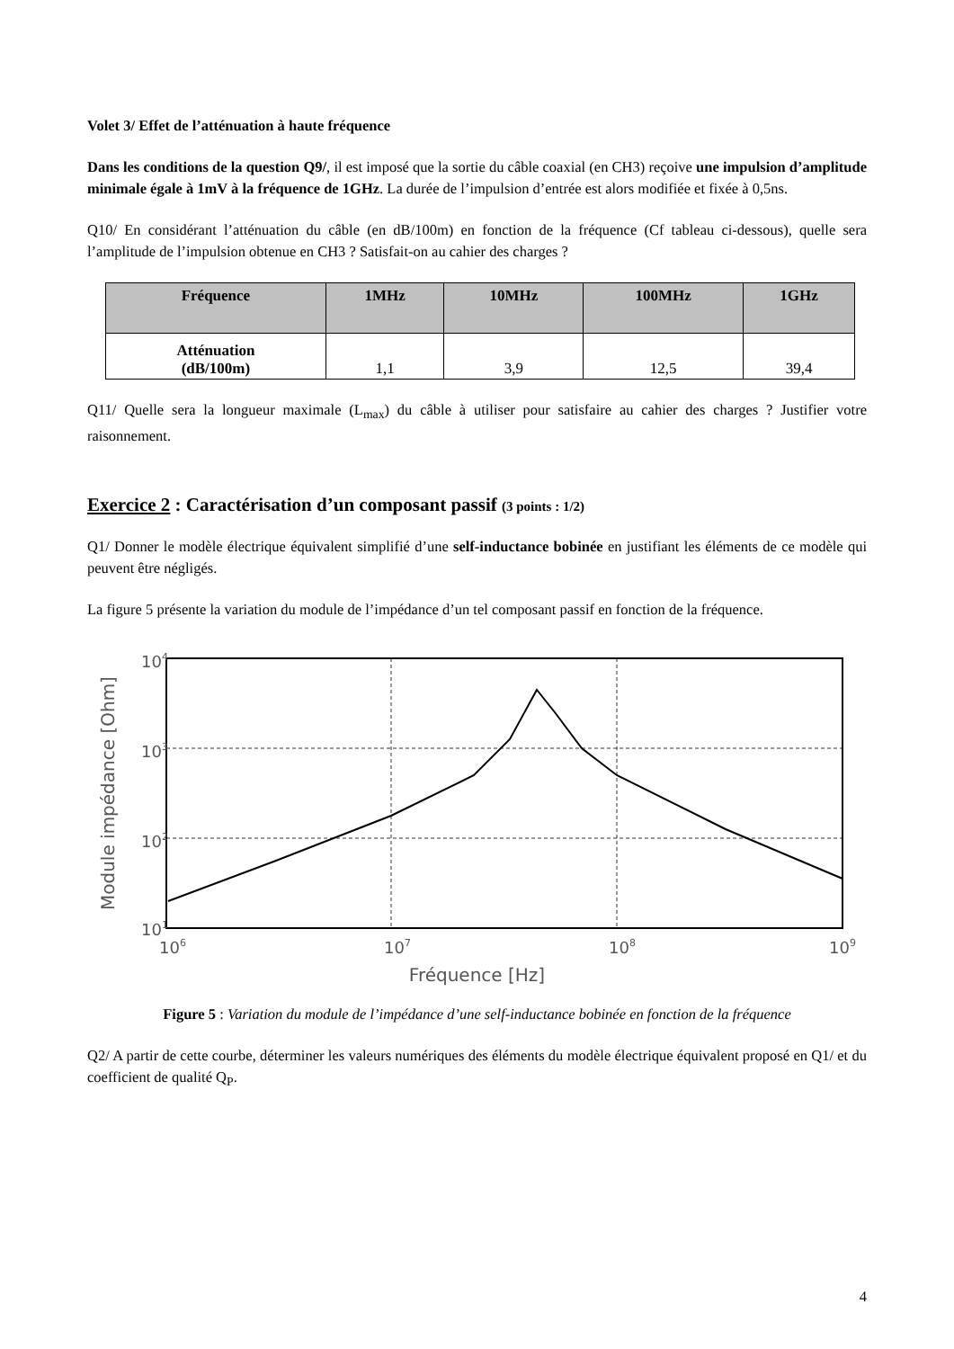Volet 3/ Effet de l’atténuation à haute fréquence
Dans les conditions de la question Q9/, il est imposé que la sortie du câble coaxial (en CH3) reçoive une impulsion d’amplitude minimale égale à 1mV à la fréquence de 1GHz. La durée de l’impulsion d’entrée est alors modifiée et fixée à 0,5ns.
Q10/ En considérant l’atténuation du câble (en dB/100m) en fonction de la fréquence (Cf tableau ci-dessous), quelle sera l’amplitude de l’impulsion obtenue en CH3 ? Satisfait-on au cahier des charges ?
| Fréquence | 1MHz | 10MHz | 100MHz | 1GHz |
| --- | --- | --- | --- | --- |
| Atténuation (dB/100m) | 1,1 | 3,9 | 12,5 | 39,4 |
Q11/ Quelle sera la longueur maximale (L<sub>max</sub>) du câble à utiliser pour satisfaire au cahier des charges ? Justifier votre raisonnement.
Exercice 2 : Caractérisation d’un composant passif (3 points : 1/2)
Q1/ Donner le modèle électrique équivalent simplifié d’une self-inductance bobinée en justifiant les éléments de ce modèle qui peuvent être négligés.
La figure 5 présente la variation du module de l’impédance d’un tel composant passif en fonction de la fréquence.
Module impédance [Ohm]
104
103
102
101
106
107
108
109
Fréquence [Hz]
Figure 5 : Variation du module de l’impédance d’une self-inductance bobinée en fonction de la fréquence
Q2/ A partir de cette courbe, déterminer les valeurs numériques des éléments du modèle électrique équivalent proposé en Q1/ et du coefficient de qualité Q<sub>P</sub>.
4